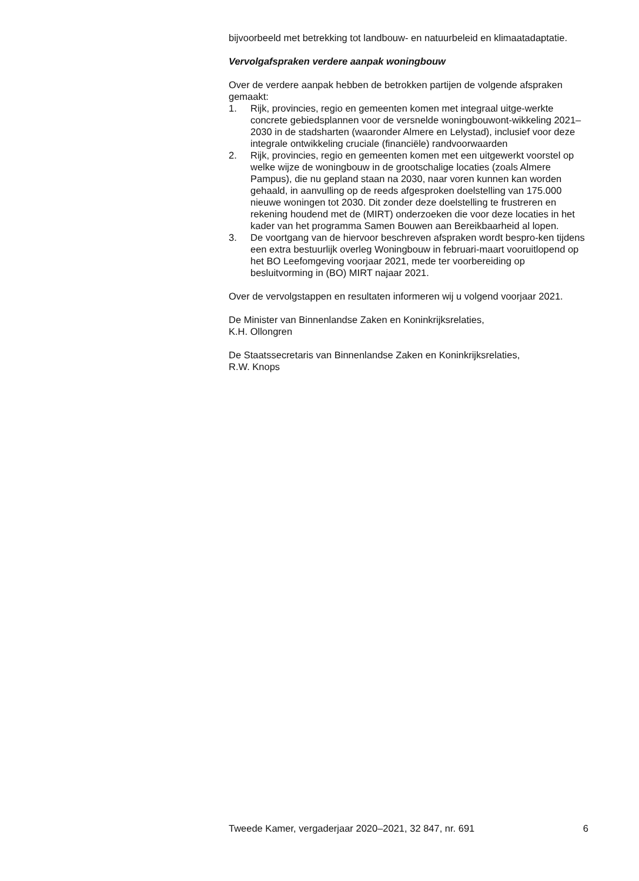bijvoorbeeld met betrekking tot landbouw- en natuurbeleid en klimaatadaptatie.
Vervolgafspraken verdere aanpak woningbouw
Over de verdere aanpak hebben de betrokken partijen de volgende afspraken gemaakt:
1. Rijk, provincies, regio en gemeenten komen met integraal uitge-werkte concrete gebiedsplannen voor de versnelde woningbouwont-wikkeling 2021–2030 in de stadsharten (waaronder Almere en Lelystad), inclusief voor deze integrale ontwikkeling cruciale (financiële) randvoorwaarden
2. Rijk, provincies, regio en gemeenten komen met een uitgewerkt voorstel op welke wijze de woningbouw in de grootschalige locaties (zoals Almere Pampus), die nu gepland staan na 2030, naar voren kunnen kan worden gehaald, in aanvulling op de reeds afgesproken doelstelling van 175.000 nieuwe woningen tot 2030. Dit zonder deze doelstelling te frustreren en rekening houdend met de (MIRT) onderzoeken die voor deze locaties in het kader van het programma Samen Bouwen aan Bereikbaarheid al lopen.
3. De voortgang van de hiervoor beschreven afspraken wordt bespro-ken tijdens een extra bestuurlijk overleg Woningbouw in februari-maart vooruitlopend op het BO Leefomgeving voorjaar 2021, mede ter voorbereiding op besluitvorming in (BO) MIRT najaar 2021.
Over de vervolgstappen en resultaten informeren wij u volgend voorjaar 2021.
De Minister van Binnenlandse Zaken en Koninkrijksrelaties,
K.H. Ollongren
De Staatssecretaris van Binnenlandse Zaken en Koninkrijksrelaties,
R.W. Knops
Tweede Kamer, vergaderjaar 2020–2021, 32 847, nr. 691 6